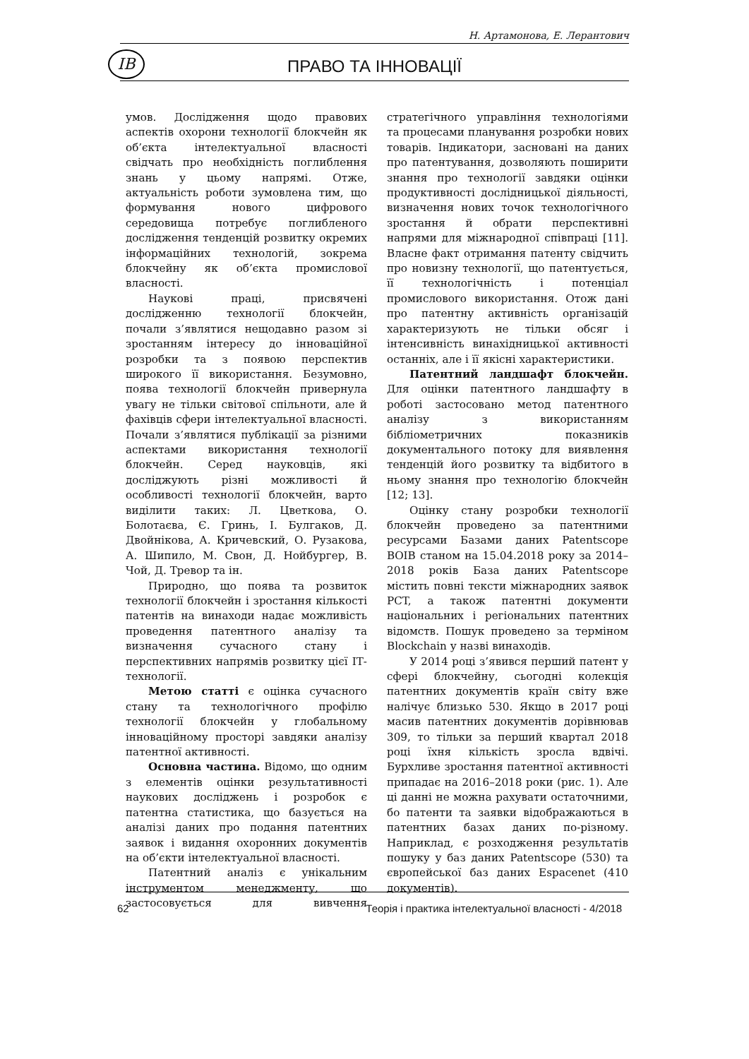Н. Артамонова, Е. Лерантович
ІВ ПРАВО ТА ІННОВАЦІЇ
умов. Дослідження щодо правових аспектів охорони технології блокчейн як об’єкта інтелектуальної власності свідчать про необхідність поглиблення знань у цьому напрямі. Отже, актуальність роботи зумовлена тим, що формування нового цифрового середовища потребує поглибленого дослідження тенденцій розвитку окремих інформаційних технологій, зокрема блокчейну як об’єкта промислової власності.
Наукові праці, присвячені дослідженню технології блокчейн, почали з’являтися нещодавно разом зі зростанням інтересу до інноваційної розробки та з появою перспектив широкого її використання. Безумовно, поява технології блокчейн привернула увагу не тільки світової спільноти, але й фахівців сфери інтелектуальної власності. Почали з’являтися публікації за різними аспектами використання технології блокчейн. Серед науковців, які досліджують різні можливості й особливості технології блокчейн, варто виділити таких: Л. Цветкова, О. Болотаєва, Є. Гринь, І. Булгаков, Д. Двойнікова, А. Кричевский, О. Рузакова, А. Шипило, М. Свон, Д. Нойбургер, В. Чой, Д. Тревор та ін.
Природно, що поява та розвиток технології блокчейн і зростання кількості патентів на винаходи надає можливість проведення патентного аналізу та визначення сучасного стану і перспективних напрямів розвитку цієї ІТ-технології.
Метою статті є оцінка сучасного стану та технологічного профілю технології блокчейн у глобальному інноваційному просторі завдяки аналізу патентної активності.
Основна частина. Відомо, що одним з елементів оцінки результативності наукових досліджень і розробок є патентна статистика, що базується на аналізі даних про подання патентних заявок і видання охоронних документів на об’єкти інтелектуальної власності.
Патентний аналіз є унікальним інструментом менеджменту, що застосовується для вивчення стратегічного управління технологіями та процесами планування розробки нових товарів. Індикатори, засновані на даних про патентування, дозволяють поширити знання про технології завдяки оцінки продуктивності дослідницької діяльності, визначення нових точок технологічного зростання й обрати перспективні напрями для міжнародної співпраці [11]. Власне факт отримання патенту свідчить про новизну технології, що патентується, її технологічність і потенціал промислового використання. Отож дані про патентну активність організацій характеризують не тільки обсяг і інтенсивність винахідницької активності останніх, але і її якісні характеристики.
Патентний ландшафт блокчейн. Для оцінки патентного ландшафту в роботі застосовано метод патентного аналізу з використанням бібліометричних показників документального потоку для виявлення тенденцій його розвитку та відбитого в ньому знання про технологію блокчейн [12; 13].
Оцінку стану розробки технології блокчейн проведено за патентними ресурсами Базами даних Patentscope ВОІВ станом на 15.04.2018 року за 2014–2018 років База даних Patentscope містить повні тексти міжнародних заявок PCT, а також патентні документи національних і регіональних патентних відомств. Пошук проведено за терміном Blockchain у назві винаходів.
У 2014 році з’явився перший патент у сфері блокчейну, сьогодні колекція патентних документів країн світу вже налічує близько 530. Якщо в 2017 році масив патентних документів дорівнював 309, то тільки за перший квартал 2018 році їхня кількість зросла вдвічі. Бурхливе зростання патентної активності припадає на 2016–2018 роки (рис. 1). Але ці данні не можна рахувати остаточними, бо патенти та заявки відображаються в патентних базах даних по-різному. Наприклад, є розходження результатів пошуку у баз даних Patentscope (530) та європейської баз даних Espacenet (410 документів).
62 Теорія і практика інтелектуальної власності - 4/2018